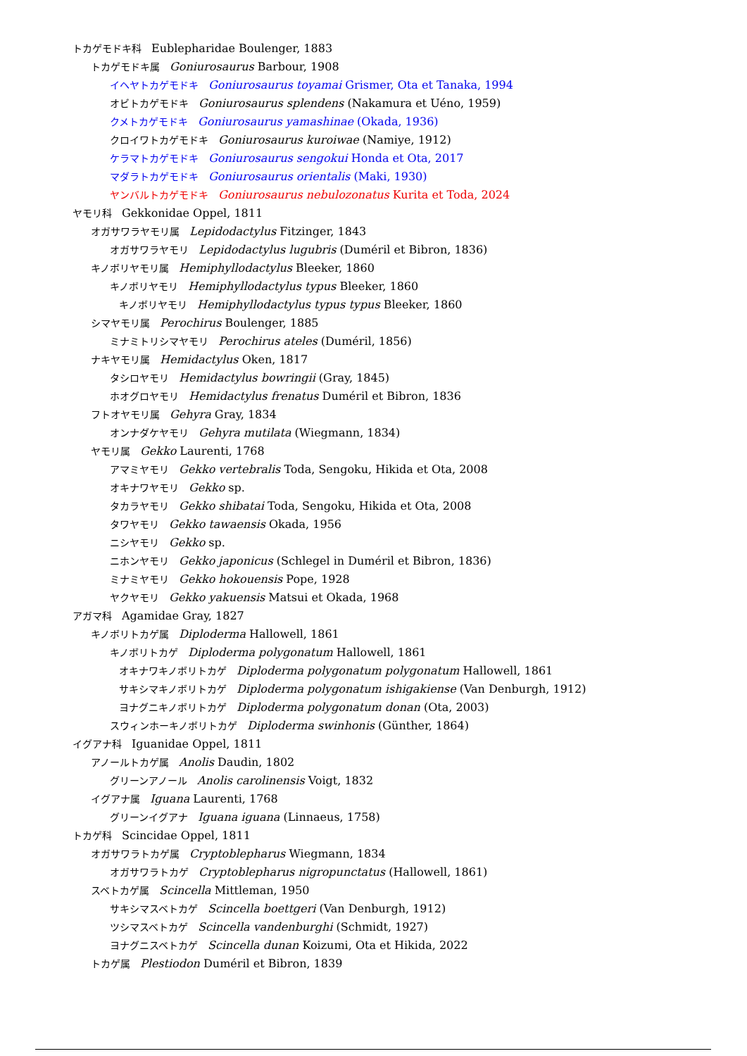トカゲモドキ科 Eublepharidae Boulenger, 1883
トカゲモドキ属 Goniurosaurus Barbour, 1908
イヘヤトカゲモドキ Goniurosaurus toyamai Grismer, Ota et Tanaka, 1994
オビトカゲモドキ Goniurosaurus splendens (Nakamura et Uéno, 1959)
クメトカゲモドキ Goniurosaurus yamashinae (Okada, 1936)
クロイワトカゲモドキ Goniurosaurus kuroiwae (Namiye, 1912)
ケラマトカゲモドキ Goniurosaurus sengokui Honda et Ota, 2017
マダラトカゲモドキ Goniurosaurus orientalis (Maki, 1930)
ヤンバルトカゲモドキ Goniurosaurus nebulozonatus Kurita et Toda, 2024
ヤモリ科 Gekkonidae Oppel, 1811
オガサワラヤモリ属 Lepidodactylus Fitzinger, 1843
オガサワラヤモリ Lepidodactylus lugubris (Duméril et Bibron, 1836)
キノボリヤモリ属 Hemiphyllodactylus Bleeker, 1860
キノボリヤモリ Hemiphyllodactylus typus Bleeker, 1860
キノボリヤモリ Hemiphyllodactylus typus typus Bleeker, 1860
シマヤモリ属 Perochirus Boulenger, 1885
ミナミトリシマヤモリ Perochirus ateles (Duméril, 1856)
ナキヤモリ属 Hemidactylus Oken, 1817
タシロヤモリ Hemidactylus bowringii (Gray, 1845)
ホオグロヤモリ Hemidactylus frenatus Duméril et Bibron, 1836
フトオヤモリ属 Gehyra Gray, 1834
オンナダケヤモリ Gehyra mutilata (Wiegmann, 1834)
ヤモリ属 Gekko Laurenti, 1768
アマミヤモリ Gekko vertebralis Toda, Sengoku, Hikida et Ota, 2008
オキナワヤモリ Gekko sp.
タカラヤモリ Gekko shibatai Toda, Sengoku, Hikida et Ota, 2008
タワヤモリ Gekko tawaensis Okada, 1956
ニシヤモリ Gekko sp.
ニホンヤモリ Gekko japonicus (Schlegel in Duméril et Bibron, 1836)
ミナミヤモリ Gekko hokouensis Pope, 1928
ヤクヤモリ Gekko yakuensis Matsui et Okada, 1968
アガマ科 Agamidae Gray, 1827
キノボリトカゲ属 Diploderma Hallowell, 1861
キノボリトカゲ Diploderma polygonatum Hallowell, 1861
オキナワキノボリトカゲ Diploderma polygonatum polygonatum Hallowell, 1861
サキシマキノボリトカゲ Diploderma polygonatum ishigakiense (Van Denburgh, 1912)
ヨナグニキノボリトカゲ Diploderma polygonatum donan (Ota, 2003)
スウィンホーキノボリトカゲ Diploderma swinhonis (Günther, 1864)
イグアナ科 Iguanidae Oppel, 1811
アノールトカゲ属 Anolis Daudin, 1802
グリーンアノール Anolis carolinensis Voigt, 1832
イグアナ属 Iguana Laurenti, 1768
グリーンイグアナ Iguana iguana (Linnaeus, 1758)
トカゲ科 Scincidae Oppel, 1811
オガサワラトカゲ属 Cryptoblepharus Wiegmann, 1834
オガサワラトカゲ Cryptoblepharus nigropunctatus (Hallowell, 1861)
スベトカゲ属 Scincella Mittleman, 1950
サキシマスベトカゲ Scincella boettgeri (Van Denburgh, 1912)
ツシマスベトカゲ Scincella vandenburghi (Schmidt, 1927)
ヨナグニスベトカゲ Scincella dunan Koizumi, Ota et Hikida, 2022
トカゲ属 Plestiodon Duméril et Bibron, 1839